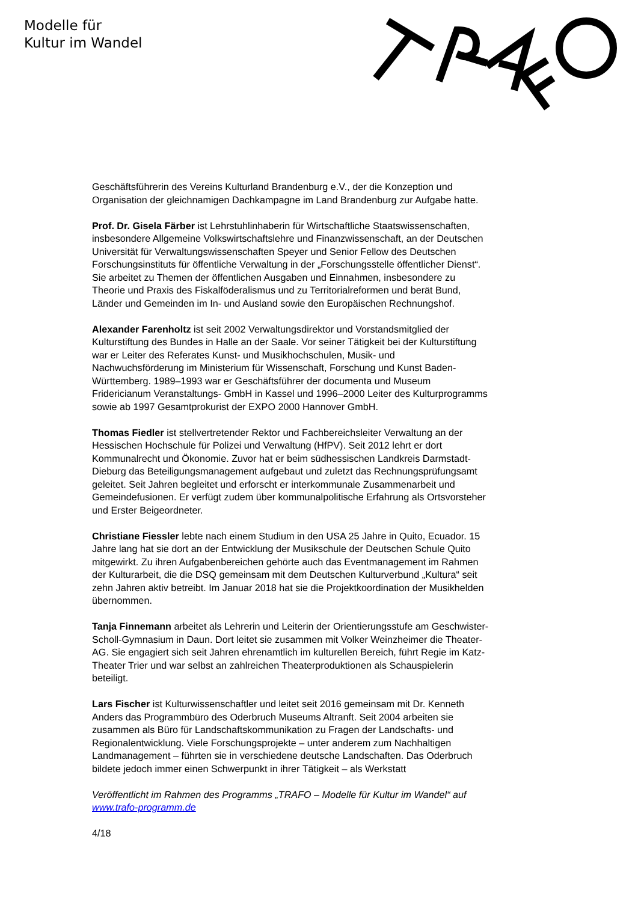Modelle für
Kultur im Wandel
Geschäftsführerin des Vereins Kulturland Brandenburg e.V., der die Konzeption und Organisation der gleichnamigen Dachkampagne im Land Brandenburg zur Aufgabe hatte.
Prof. Dr. Gisela Färber ist Lehrstuhlinhaberin für Wirtschaftliche Staatswissenschaften, insbesondere Allgemeine Volkswirtschaftslehre und Finanzwissenschaft, an der Deutschen Universität für Verwaltungswissenschaften Speyer und Senior Fellow des Deutschen Forschungsinstituts für öffentliche Verwaltung in der „Forschungsstelle öffentlicher Dienst“. Sie arbeitet zu Themen der öffentlichen Ausgaben und Einnahmen, insbesondere zu Theorie und Praxis des Fiskalföderalismus und zu Territorialreformen und berät Bund, Länder und Gemeinden im In- und Ausland sowie den Europäischen Rechnungshof.
Alexander Farenholtz ist seit 2002 Verwaltungsdirektor und Vorstandsmitglied der Kulturstiftung des Bundes in Halle an der Saale. Vor seiner Tätigkeit bei der Kulturstiftung war er Leiter des Referates Kunst- und Musikhochschulen, Musik- und Nachwuchsförderung im Ministerium für Wissenschaft, Forschung und Kunst Baden-Württemberg. 1989–1993 war er Geschäftsführer der documenta und Museum Fridericianum Veranstaltungs- GmbH in Kassel und 1996–2000 Leiter des Kulturprogramms sowie ab 1997 Gesamtprokurist der EXPO 2000 Hannover GmbH.
Thomas Fiedler ist stellvertretender Rektor und Fachbereichsleiter Verwaltung an der Hessischen Hochschule für Polizei und Verwaltung (HfPV). Seit 2012 lehrt er dort Kommunalrecht und Ökonomie. Zuvor hat er beim südhessischen Landkreis Darmstadt-Dieburg das Beteiligungsmanagement aufgebaut und zuletzt das Rechnungsprüfungsamt geleitet. Seit Jahren begleitet und erforscht er interkommunale Zusammenarbeit und Gemeindefusionen. Er verfügt zudem über kommunalpolitische Erfahrung als Ortsvorsteher und Erster Beigeordneter.
Christiane Fiessler lebte nach einem Studium in den USA 25 Jahre in Quito, Ecuador. 15 Jahre lang hat sie dort an der Entwicklung der Musikschule der Deutschen Schule Quito mitgewirkt. Zu ihren Aufgabenbereichen gehörte auch das Eventmanagement im Rahmen der Kulturarbeit, die die DSQ gemeinsam mit dem Deutschen Kulturverbund „Kultura“ seit zehn Jahren aktiv betreibt. Im Januar 2018 hat sie die Projektkoordination der Musikhelden übernommen.
Tanja Finnemann arbeitet als Lehrerin und Leiterin der Orientierungsstufe am Geschwister-Scholl-Gymnasium in Daun. Dort leitet sie zusammen mit Volker Weinzheimer die Theater-AG. Sie engagiert sich seit Jahren ehrenamtlich im kulturellen Bereich, führt Regie im Katz-Theater Trier und war selbst an zahlreichen Theaterproduktionen als Schauspielerin beteiligt.
Lars Fischer ist Kulturwissenschaftler und leitet seit 2016 gemeinsam mit Dr. Kenneth Anders das Programmbüro des Oderbruch Museums Altranft. Seit 2004 arbeiten sie zusammen als Büro für Landschaftskommunikation zu Fragen der Landschafts- und Regionalentwicklung. Viele Forschungsprojekte – unter anderem zum Nachhaltigen Landmanagement – führten sie in verschiedene deutsche Landschaften. Das Oderbruch bildete jedoch immer einen Schwerpunkt in ihrer Tätigkeit – als Werkstatt
Veröffentlicht im Rahmen des Programms „TRAFO – Modelle für Kultur im Wandel“ auf www.trafo-programm.de
4/18